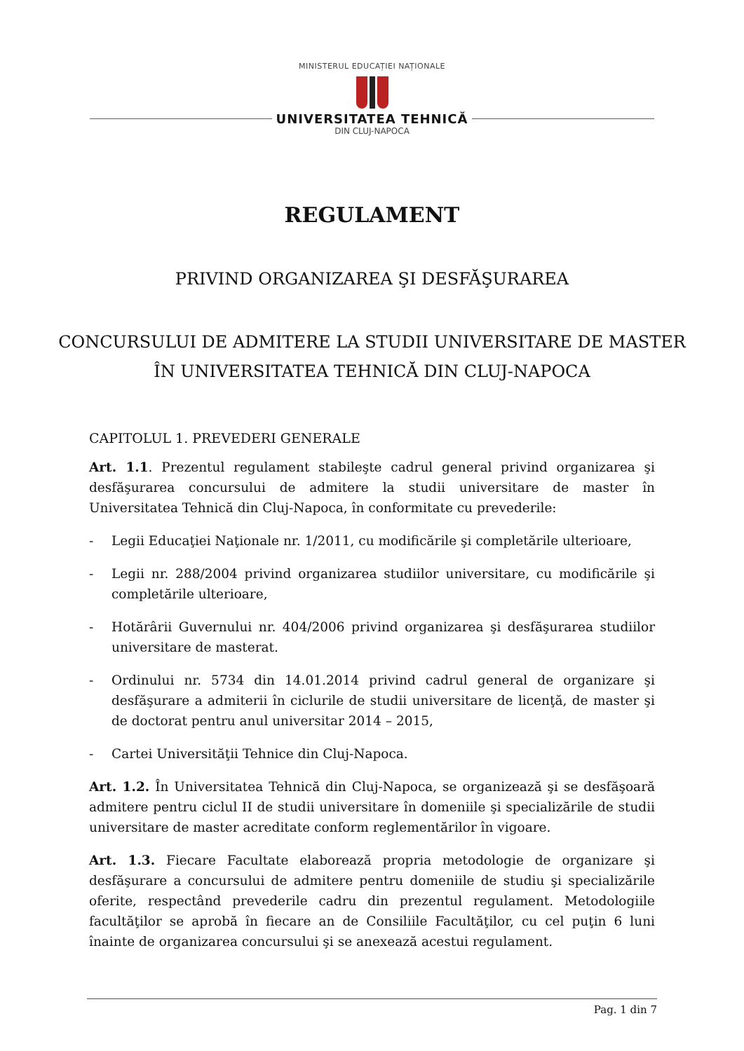MINISTERUL EDUCAȚIEI NAȚIONALE
UNIVERSITATEA TEHNICĂ
DIN CLUJ-NAPOCA
REGULAMENT
PRIVIND ORGANIZAREA ŞI DESFĂŞURAREA
CONCURSULUI DE ADMITERE LA STUDII UNIVERSITARE DE MASTER
ÎN UNIVERSITATEA TEHNICĂ DIN CLUJ-NAPOCA
CAPITOLUL 1. PREVEDERI GENERALE
Art. 1.1. Prezentul regulament stabileşte cadrul general privind organizarea şi desfăşurarea concursului de admitere la studii universitare de master în Universitatea Tehnică din Cluj-Napoca, în conformitate cu prevederile:
- Legii Educaţiei Naţionale nr. 1/2011, cu modificările şi completările ulterioare,
- Legii nr. 288/2004 privind organizarea studiilor universitare, cu modificările şi completările ulterioare,
- Hotărârii Guvernului nr. 404/2006 privind organizarea şi desfăşurarea studiilor universitare de masterat.
- Ordinului nr. 5734 din 14.01.2014 privind cadrul general de organizare şi desfăşurare a admiterii în ciclurile de studii universitare de licenţă, de master şi de doctorat pentru anul universitar 2014 – 2015,
- Cartei Universităţii Tehnice din Cluj-Napoca.
Art. 1.2. În Universitatea Tehnică din Cluj-Napoca, se organizează şi se desfăşoară admitere pentru ciclul II de studii universitare în domeniile şi specializările de studii universitare de master acreditate conform reglementărilor în vigoare.
Art. 1.3. Fiecare Facultate elaborează propria metodologie de organizare şi desfăşurare a concursului de admitere pentru domeniile de studiu şi specializările oferite, respectând prevederile cadru din prezentul regulament. Metodologiile facultăţilor se aprobă în fiecare an de Consiliile Facultăţilor, cu cel puţin 6 luni înainte de organizarea concursului şi se anexează acestui regulament.
Pag. 1 din 7